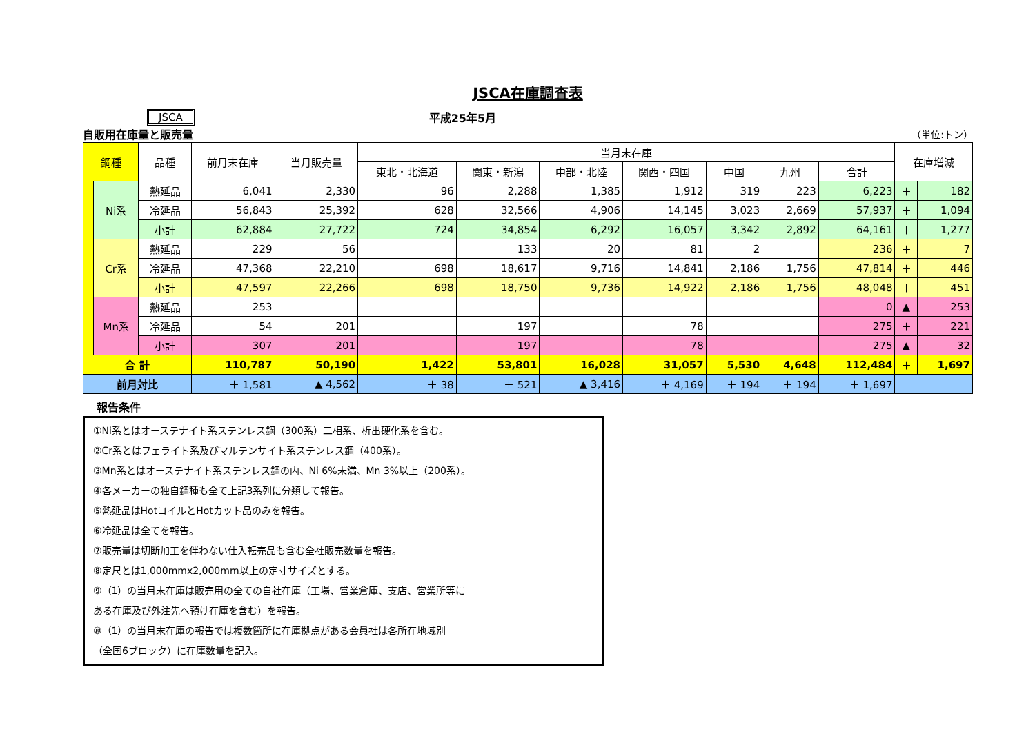JSCA在庫調査表
JSCA 平成25年5月
自販用在庫量と販売量 （単位:トン）
| 鋼種 | | 品種 | 前月末在庫 | 当月販売量 | 当月末在庫 | | | | | | | 在庫増減 | |
| --- | --- | --- | --- | --- | --- | --- | --- | --- | --- | --- | --- | --- | --- |
| | | | | | 東北・北海道 | 関東・新潟 | 中部・北陸 | 関西・四国 | 中国 | 九州 | 合計 | | |
| | Ni系 | 熱延品 | 6,041 | 2,330 | 96 | 2,288 | 1,385 | 1,912 | 319 | 223 | 6,223 | ＋ | 182 |
| | | 冷延品 | 56,843 | 25,392 | 628 | 32,566 | 4,906 | 14,145 | 3,023 | 2,669 | 57,937 | ＋ | 1,094 |
| | | 小計 | 62,884 | 27,722 | 724 | 34,854 | 6,292 | 16,057 | 3,342 | 2,892 | 64,161 | ＋ | 1,277 |
| | Cr系 | 熱延品 | 229 | 56 | | 133 | 20 | 81 | 2 | | 236 | ＋ | 7 |
| | | 冷延品 | 47,368 | 22,210 | 698 | 18,617 | 9,716 | 14,841 | 2,186 | 1,756 | 47,814 | ＋ | 446 |
| | | 小計 | 47,597 | 22,266 | 698 | 18,750 | 9,736 | 14,922 | 2,186 | 1,756 | 48,048 | ＋ | 451 |
| | Mn系 | 熱延品 | 253 | | | | | | | | 0 | ▲ | 253 |
| | | 冷延品 | 54 | 201 | | 197 | | 78 | | | 275 | ＋ | 221 |
| | | 小計 | 307 | 201 | | 197 | | 78 | | | 275 | ▲ | 32 |
| 合 計 | | | 110,787 | 50,190 | 1,422 | 53,801 | 16,028 | 31,057 | 5,530 | 4,648 | 112,484 | ＋ | 1,697 |
| 前月対比 | | | ＋ 1,581 | ▲ 4,562 | ＋ 38 | ＋ 521 | ▲ 3,416 | ＋ 4,169 | ＋ 194 | ＋ 194 | ＋ 1,697 | | |
報告条件
①Ni系とはオーステナイト系ステンレス鋼（300系）二相系、析出硬化系を含む。
②Cr系とはフェライト系及びマルテンサイト系ステンレス鋼（400系）。
③Mn系とはオーステナイト系ステンレス鋼の内、Ni 6%未満、Mn 3%以上（200系）。
④各メーカーの独自鋼種も全て上記3系列に分類して報告。
⑤熱延品はHotコイルとHotカット品のみを報告。
⑥冷延品は全てを報告。
⑦販売量は切断加工を伴わない仕入転売品も含む全社販売数量を報告。
⑧定尺とは1,000mmx2,000mm以上の定寸サイズとする。
⑨（1）の当月末在庫は販売用の全ての自社在庫（工場、営業倉庫、支店、営業所等に
ある在庫及び外注先へ預け在庫を含む）を報告。
⑩（1）の当月末在庫の報告では複数箇所に在庫拠点がある会員社は各所在地域別
（全国6ブロック）に在庫数量を記入。